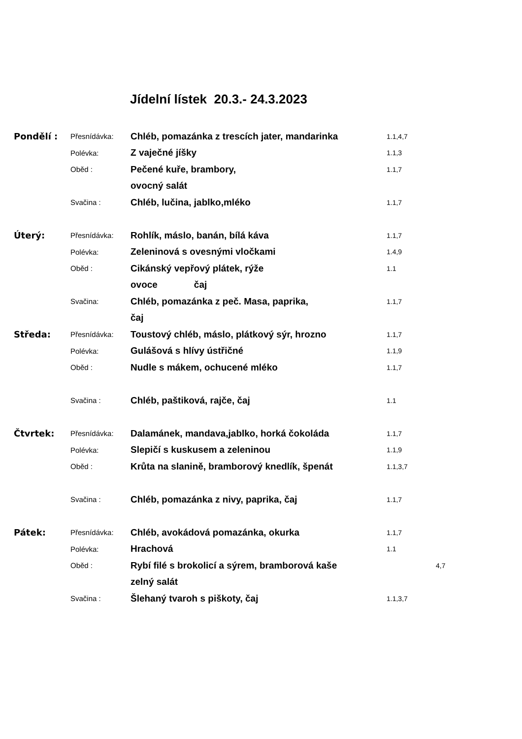Jídelní lístek 20.3.- 24.3.2023
| Pondělí : | Přesnídávka: | Chléb, pomazánka z trescích jater, mandarinka | 1.1,4,7 |
| | Polévka: | Z vaječné jíšky | 1.1,3 |
| | Oběd : | Pečené kuře, brambory, | 1.1,7 |
| | | ovocný salát | |
| | Svačina : | Chléb, lučina, jablko,mléko | 1.1,7 |
| Úterý: | Přesnídávka: | Rohlík, máslo, banán, bílá káva | 1.1,7 |
| | Polévka: | Zeleninová s ovesnými vločkami | 1.4,9 |
| | Oběd : | Cikánský vepřový plátek, rýže | 1.1 |
| | | ovoce čaj | |
| | Svačina: | Chléb, pomazánka z peč. Masa, paprika, | 1.1,7 |
| | | čaj | |
| Středa: | Přesnídávka: | Toustový chléb, máslo, plátkový sýr, hrozno | 1.1,7 |
| | Polévka: | Gulášová s hlívy ústřičné | 1.1,9 |
| | Oběd : | Nudle s mákem, ochucené mléko | 1.1,7 |
| | Svačina : | Chléb, paštiková, rajče, čaj | 1.1 |
| Čtvrtek: | Přesnídávka: | Dalamánek, mandava,jablko, horká čokoláda | 1.1,7 |
| | Polévka: | Slepičí s kuskusem a zeleninou | 1.1,9 |
| | Oběd : | Krůta na slanině, bramborový knedlík, špenát | 1.1,3,7 |
| | Svačina : | Chléb, pomazánka z nivy, paprika, čaj | 1.1,7 |
| Pátek: | Přesnídávka: | Chléb, avokádová pomazánka, okurka | 1.1,7 |
| | Polévka: | Hrachová | 1.1 |
| | Oběd : | Rybí filé s brokolicí a sýrem, bramborová kaše | 4,7 |
| | | zelný salát | |
| | Svačina : | Šlehaný tvaroh s piškoty, čaj | 1.1,3,7 |